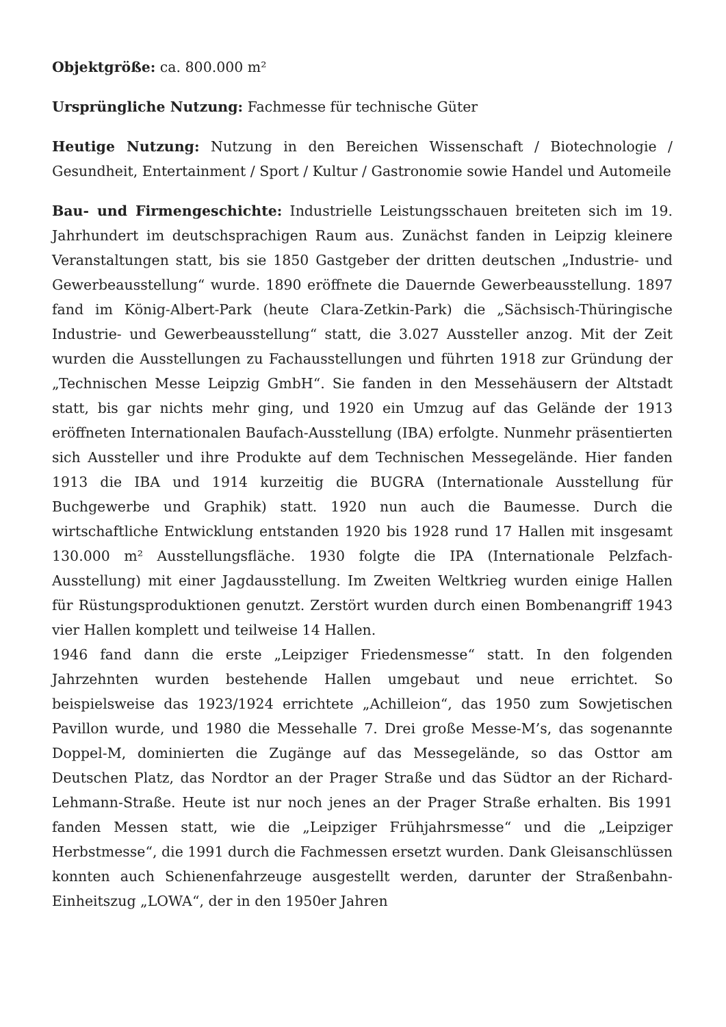Objektgröße: ca. 800.000 m²
Ursprüngliche Nutzung: Fachmesse für technische Güter
Heutige Nutzung: Nutzung in den Bereichen Wissenschaft / Biotechnologie / Gesundheit, Entertainment / Sport / Kultur / Gastronomie sowie Handel und Automeile
Bau- und Firmengeschichte: Industrielle Leistungsschauen breiteten sich im 19. Jahrhundert im deutschsprachigen Raum aus. Zunächst fanden in Leipzig kleinere Veranstaltungen statt, bis sie 1850 Gastgeber der dritten deutschen „Industrie- und Gewerbeausstellung“ wurde. 1890 eröffnete die Dauernde Gewerbeausstellung. 1897 fand im König-Albert-Park (heute Clara-Zetkin-Park) die „Sächsisch-Thüringische Industrie- und Gewerbeausstellung“ statt, die 3.027 Aussteller anzog. Mit der Zeit wurden die Ausstellungen zu Fachausstellungen und führten 1918 zur Gründung der „Technischen Messe Leipzig GmbH“. Sie fanden in den Messehäusern der Altstadt statt, bis gar nichts mehr ging, und 1920 ein Umzug auf das Gelände der 1913 eröffneten Internationalen Baufach-Ausstellung (IBA) erfolgte. Nunmehr präsentierten sich Aussteller und ihre Produkte auf dem Technischen Messegelände. Hier fanden 1913 die IBA und 1914 kurzeitig die BUGRA (Internationale Ausstellung für Buchgewerbe und Graphik) statt. 1920 nun auch die Baumesse. Durch die wirtschaftliche Entwicklung entstanden 1920 bis 1928 rund 17 Hallen mit insgesamt 130.000 m² Ausstellungsfläche. 1930 folgte die IPA (Internationale Pelzfach-Ausstellung) mit einer Jagdausstellung. Im Zweiten Weltkrieg wurden einige Hallen für Rüstungsproduktionen genutzt. Zerstört wurden durch einen Bombenangriff 1943 vier Hallen komplett und teilweise 14 Hallen.
1946 fand dann die erste „Leipziger Friedensmesse“ statt. In den folgenden Jahrzehnten wurden bestehende Hallen umgebaut und neue errichtet. So beispielsweise das 1923/1924 errichtete „Achilleion“, das 1950 zum Sowjetischen Pavillon wurde, und 1980 die Messehalle 7. Drei große Messe-M’s, das sogenannte Doppel-M, dominierten die Zugänge auf das Messegelände, so das Osttor am Deutschen Platz, das Nordtor an der Prager Straße und das Südtor an der Richard-Lehmann-Straße. Heute ist nur noch jenes an der Prager Straße erhalten. Bis 1991 fanden Messen statt, wie die „Leipziger Frühjahrsmesse“ und die „Leipziger Herbstmesse“, die 1991 durch die Fachmessen ersetzt wurden. Dank Gleisanschlüssen konnten auch Schienenfahrzeuge ausgestellt werden, darunter der Straßenbahn-Einheitszug „LOWA“, der in den 1950er Jahren